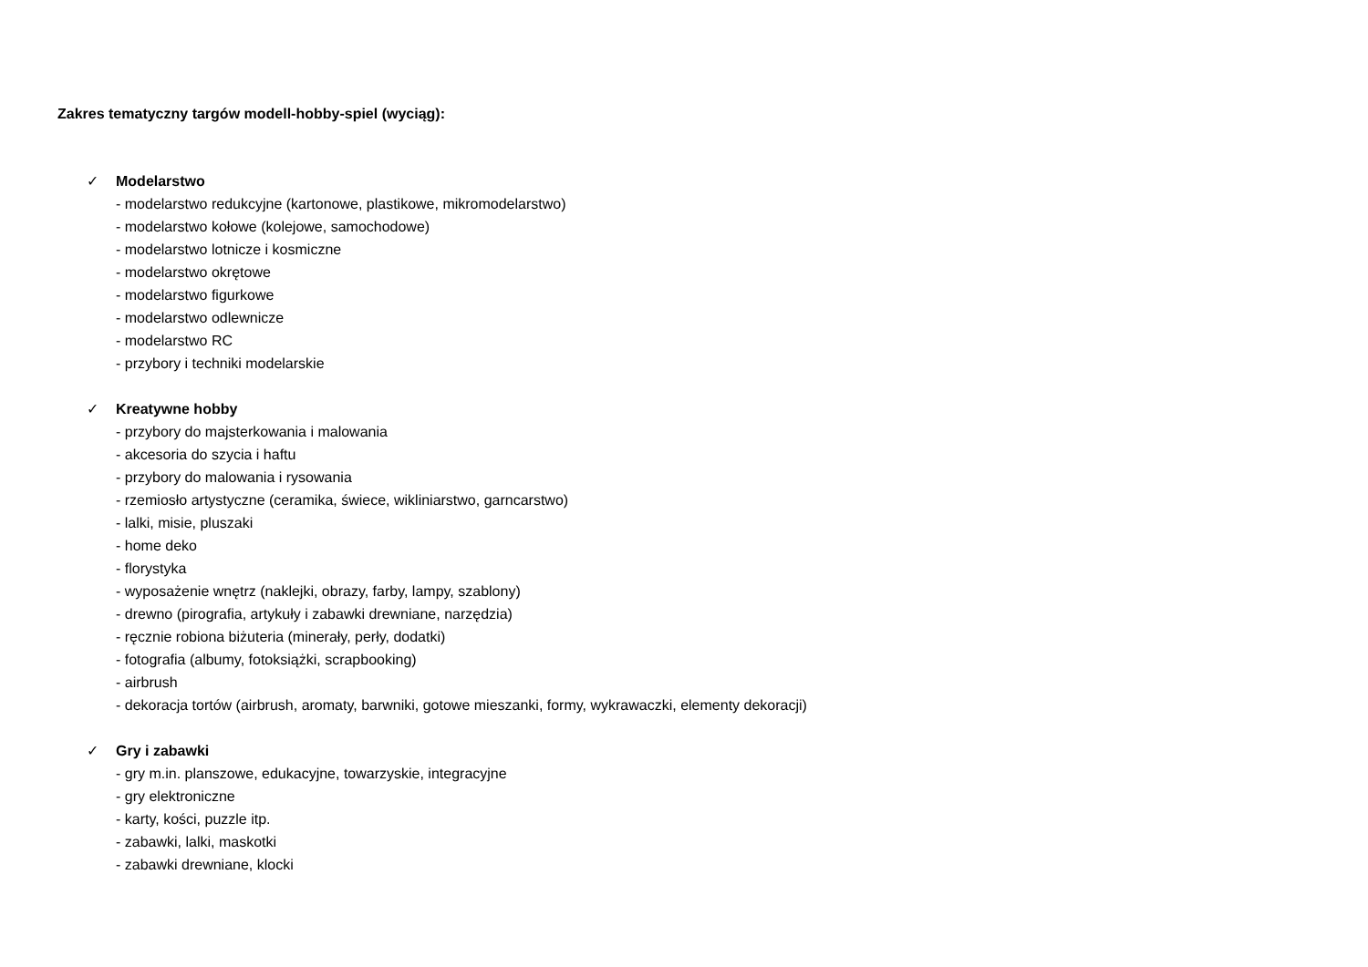Zakres tematyczny targów modell-hobby-spiel (wyciąg):
✓ Modelarstwo
- modelarstwo redukcyjne (kartonowe, plastikowe, mikromodelarstwo)
- modelarstwo kołowe (kolejowe, samochodowe)
- modelarstwo lotnicze i kosmiczne
- modelarstwo okrętowe
- modelarstwo figurkowe
- modelarstwo odlewnicze
- modelarstwo RC
- przybory i techniki modelarskie
✓ Kreatywne hobby
- przybory do majsterkowania i malowania
- akcesoria do szycia i haftu
- przybory do malowania i rysowania
- rzemiosło artystyczne (ceramika, świece, wikliniarstwo, garncarstwo)
- lalki, misie, pluszaki
- home deko
- florystyka
- wyposażenie wnętrz (naklejki, obrazy, farby, lampy, szablony)
- drewno (pirografia, artykuły i zabawki drewniane, narzędzia)
- ręcznie robiona biżuteria (minerały, perły, dodatki)
- fotografia (albumy, fotoksiążki, scrapbooking)
- airbrush
- dekoracja tortów (airbrush, aromaty, barwniki, gotowe mieszanki, formy, wykrawaczki, elementy dekoracji)
✓ Gry i zabawki
- gry m.in. planszowe, edukacyjne, towarzyskie, integracyjne
- gry elektroniczne
- karty, kości, puzzle itp.
- zabawki, lalki, maskotki
- zabawki drewniane, klocki